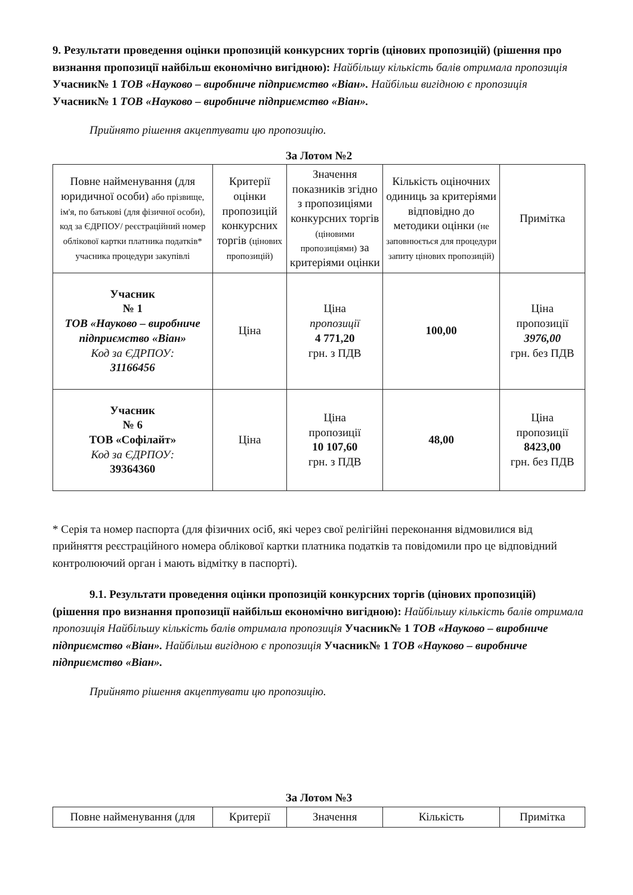9. Результати проведення оцінки пропозицій конкурсних торгів (цінових пропозицій) (рішення про визнання пропозиції найбільш економічно вигідною): Найбільшу кількість балів отримала пропозиція Учасник№ 1 ТОВ «Науково – виробниче підприємство «Віан». Найбільш вигідною є пропозиція Учасник№ 1 ТОВ «Науково – виробниче підприємство «Віан».
Прийнято рішення акцептувати цю пропозицію.
За Лотом №2
| Повне найменування (для юридичної особи) або прізвище, ім'я, по батькові (для фізичної особи), код за ЄДРПОУ/ реєстраційний номер облікової картки платника податків* учасника процедури закупівлі | Критерії оцінки пропозицій конкурсних торгів (цінових пропозицій) | Значення показників згідно з пропозиціями конкурсних торгів (ціновими пропозиціями) за критеріями оцінки | Кількість оціночних одиниць за критеріями відповідно до методики оцінки (не заповнюється для процедури запиту цінових пропозицій) | Примітка |
| --- | --- | --- | --- | --- |
| Учасник № 1 ТОВ «Науково – виробниче підприємство «Віан» Код за ЄДРПОУ: 31166456 | Ціна | Ціна пропозиції 4 771,20 грн. з ПДВ | 100,00 | Ціна пропозиції 3976,00 грн. без ПДВ |
| Учасник № 6 ТОВ «Софілайт» Код за ЄДРПОУ: 39364360 | Ціна | Ціна пропозиції 10 107,60 грн. з ПДВ | 48,00 | Ціна пропозиції 8423,00 грн. без ПДВ |
* Серія та номер паспорта (для фізичних осіб, які через свої релігійні переконання відмовилися від прийняття реєстраційного номера облікової картки платника податків та повідомили про це відповідний контролюючий орган і мають відмітку в паспорті).
9.1. Результати проведення оцінки пропозицій конкурсних торгів (цінових пропозицій) (рішення про визнання пропозиції найбільш економічно вигідною): Найбільшу кількість балів отримала пропозиція Найбільшу кількість балів отримала пропозиція Учасник№ 1 ТОВ «Науково – виробниче підприємство «Віан». Найбільш вигідною є пропозиція Учасник№ 1 ТОВ «Науково – виробниче підприємство «Віан».
Прийнято рішення акцептувати цю пропозицію.
За Лотом №3
| Повне найменування (для | Критерії | Значення | Кількість | Примітка |